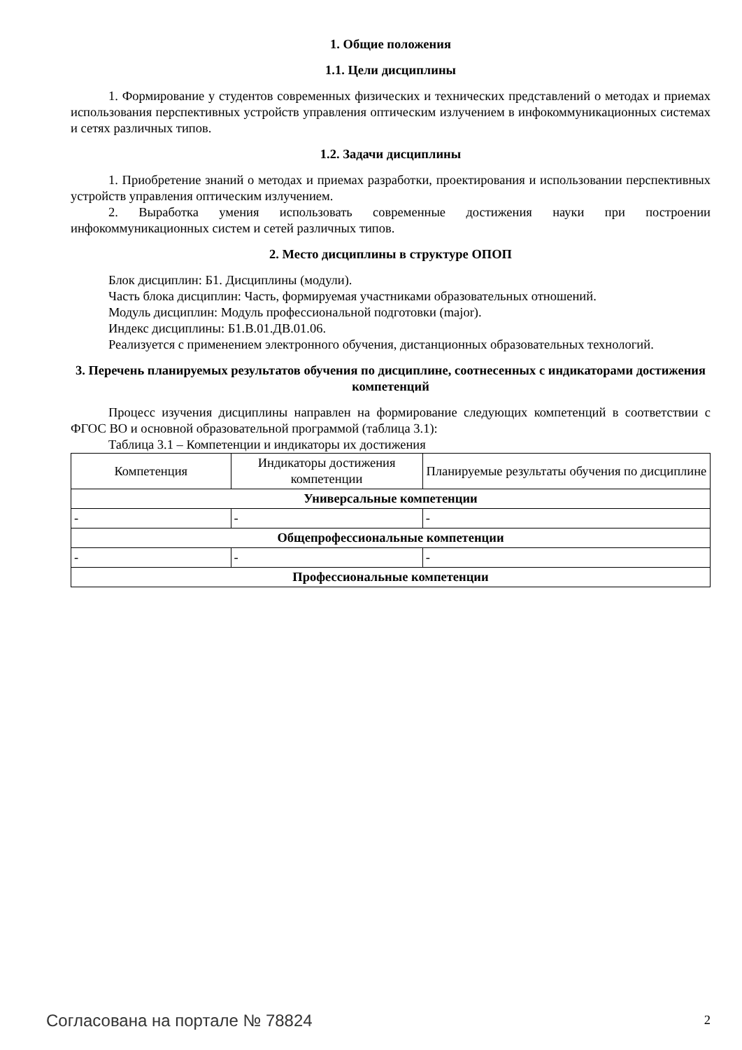1. Общие положения
1.1. Цели дисциплины
1. Формирование у студентов современных физических и технических представлений о методах и приемах использования перспективных устройств управления оптическим излучением в инфокоммуникационных системах и сетях различных типов.
1.2. Задачи дисциплины
1. Приобретение знаний о методах и приемах разработки, проектирования и использовании перспективных устройств управления оптическим излучением.
2. Выработка умения использовать современные достижения науки при построении инфокоммуникационных систем и сетей различных типов.
2. Место дисциплины в структуре ОПОП
Блок дисциплин: Б1. Дисциплины (модули).
Часть блока дисциплин: Часть, формируемая участниками образовательных отношений.
Модуль дисциплин: Модуль профессиональной подготовки (major).
Индекс дисциплины: Б1.В.01.ДВ.01.06.
Реализуется с применением электронного обучения, дистанционных образовательных технологий.
3. Перечень планируемых результатов обучения по дисциплине, соотнесенных с индикаторами достижения компетенций
Процесс изучения дисциплины направлен на формирование следующих компетенций в соответствии с ФГОС ВО и основной образовательной программой (таблица 3.1):
Таблица 3.1 – Компетенции и индикаторы их достижения
| Компетенция | Индикаторы достижения компетенции | Планируемые результаты обучения по дисциплине |
| --- | --- | --- |
| Универсальные компетенции | | |
| - | - | - |
| Общепрофессиональные компетенции | | |
| - | - | - |
| Профессиональные компетенции | | |
Согласована на портале № 78824 2